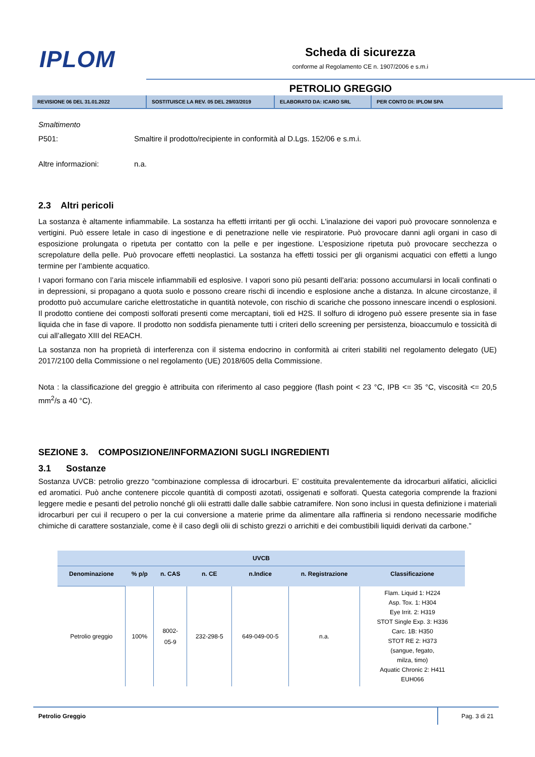IPLOM
Scheda di sicurezza
conforme al Regolamento CE n. 1907/2006 e s.m.i
PETROLIO GREGGIO
REVISIONE 06 DEL 31.01.2022 SOSTITUISCE LA REV. 05 DEL 29/03/2019 ELABORATO DA: ICARO SRL PER CONTO DI: IPLOM SPA
Smaltimento
P501: Smaltire il prodotto/recipiente in conformità al D.Lgs. 152/06 e s.m.i.
Altre informazioni: n.a.
2.3 Altri pericoli
La sostanza è altamente infiammabile. La sostanza ha effetti irritanti per gli occhi. L'inalazione dei vapori può provocare sonnolenza e vertigini. Può essere letale in caso di ingestione e di penetrazione nelle vie respiratorie. Può provocare danni agli organi in caso di esposizione prolungata o ripetuta per contatto con la pelle e per ingestione. L’esposizione ripetuta può provocare secchezza o screpolature della pelle. Può provocare effetti neoplastici. La sostanza ha effetti tossici per gli organismi acquatici con effetti a lungo termine per l’ambiente acquatico.
I vapori formano con l’aria miscele infiammabili ed esplosive. I vapori sono più pesanti dell'aria: possono accumularsi in locali confinati o in depressioni, si propagano a quota suolo e possono creare rischi di incendio e esplosione anche a distanza. In alcune circostanze, il prodotto può accumulare cariche elettrostatiche in quantità notevole, con rischio di scariche che possono innescare incendi o esplosioni. Il prodotto contiene dei composti solforati presenti come mercaptani, tioli ed H2S. Il solfuro di idrogeno può essere presente sia in fase liquida che in fase di vapore. Il prodotto non soddisfa pienamente tutti i criteri dello screening per persistenza, bioaccumulo e tossicità di cui all’allegato XIII del REACH.
La sostanza non ha proprietà di interferenza con il sistema endocrino in conformità ai criteri stabiliti nel regolamento delegato (UE) 2017/2100 della Commissione o nel regolamento (UE) 2018/605 della Commissione.
Nota : la classificazione del greggio è attribuita con riferimento al caso peggiore (flash point < 23 °C, IPB <= 35 °C, viscosità <= 20,5 mm<sup>2</sup>/s a 40 °C).
SEZIONE 3. COMPOSIZIONE/INFORMAZIONI SUGLI INGREDIENTI
3.1 Sostanze
Sostanza UVCB: petrolio grezzo “combinazione complessa di idrocarburi. E’ costituita prevalentemente da idrocarburi alifatici, aliciclici ed aromatici. Può anche contenere piccole quantità di composti azotati, ossigenati e solforati. Questa categoria comprende la frazioni leggere medie e pesanti del petrolio nonché gli olii estratti dalle dalle sabbie catramifere. Non sono inclusi in questa definizione i materiali idrocarburi per cui il recupero o per la cui conversione a materie prime da alimentare alla raffineria si rendono necessarie modifiche chimiche di carattere sostanziale, come è il caso degli olii di schisto grezzi o arrichiti e dei combustibili liquidi derivati da carbone.”
| UVCB | | | | | | |
| --- | --- | --- | --- | --- | --- | --- |
| Denominazione | % p/p | n. CAS | n. CE | n.Indice | n. Registrazione | Classificazione |
| Petrolio greggio | 100% | 8002- 05-9 | 232-298-5 | 649-049-00-5 | n.a. | Flam. Liquid 1: H224 Asp. Tox. 1: H304 Eye Irrit. 2: H319 STOT Single Exp. 3: H336 Carc. 1B: H350 STOT RE 2: H373 (sangue, fegato, milza, timo) Aquatic Chronic 2: H411 EUH066 |
Petrolio Greggio Pag. 3 di 21